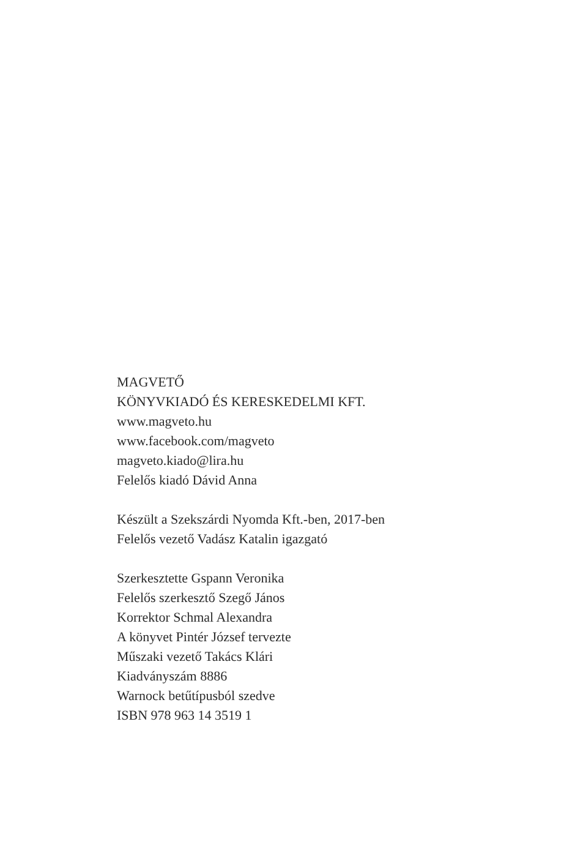MAGVETŐ
KÖNYVKIADÓ ÉS KERESKEDELMI KFT.
www.magveto.hu
www.facebook.com/magveto
magveto.kiado@lira.hu
Felelős kiadó Dávid Anna
Készült a Szekszárdi Nyomda Kft.-ben, 2017-ben
Felelős vezető Vadász Katalin igazgató
Szerkesztette Gspann Veronika
Felelős szerkesztő Szegő János
Korrektor Schmal Alexandra
A könyvet Pintér József tervezte
Műszaki vezető Takács Klári
Kiadványszám 8886
Warnock betűtípusból szedve
ISBN 978 963 14 3519 1